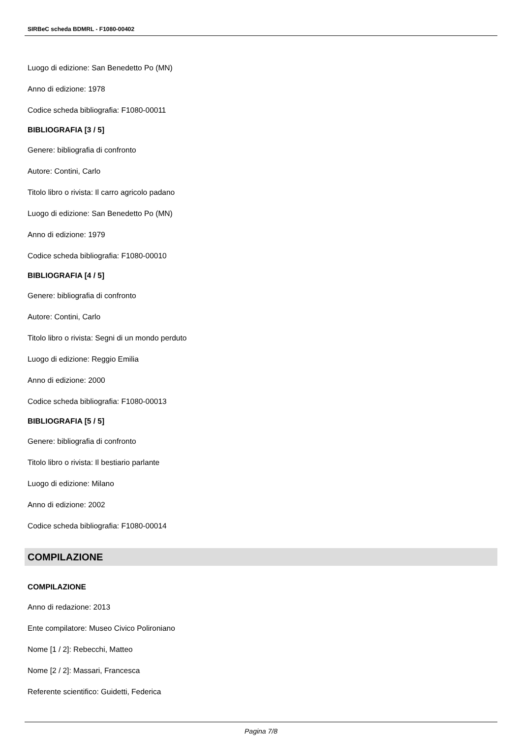SIRBeC scheda BDMRL - F1080-00402
Luogo di edizione: San Benedetto Po (MN)
Anno di edizione: 1978
Codice scheda bibliografia: F1080-00011
BIBLIOGRAFIA [3 / 5]
Genere: bibliografia di confronto
Autore: Contini, Carlo
Titolo libro o rivista: Il carro agricolo padano
Luogo di edizione: San Benedetto Po (MN)
Anno di edizione: 1979
Codice scheda bibliografia: F1080-00010
BIBLIOGRAFIA [4 / 5]
Genere: bibliografia di confronto
Autore: Contini, Carlo
Titolo libro o rivista: Segni di un mondo perduto
Luogo di edizione: Reggio Emilia
Anno di edizione: 2000
Codice scheda bibliografia: F1080-00013
BIBLIOGRAFIA [5 / 5]
Genere: bibliografia di confronto
Titolo libro o rivista: Il bestiario parlante
Luogo di edizione: Milano
Anno di edizione: 2002
Codice scheda bibliografia: F1080-00014
COMPILAZIONE
COMPILAZIONE
Anno di redazione: 2013
Ente compilatore: Museo Civico Polironiano
Nome [1 / 2]: Rebecchi, Matteo
Nome [2 / 2]: Massari, Francesca
Referente scientifico: Guidetti, Federica
Pagina 7/8